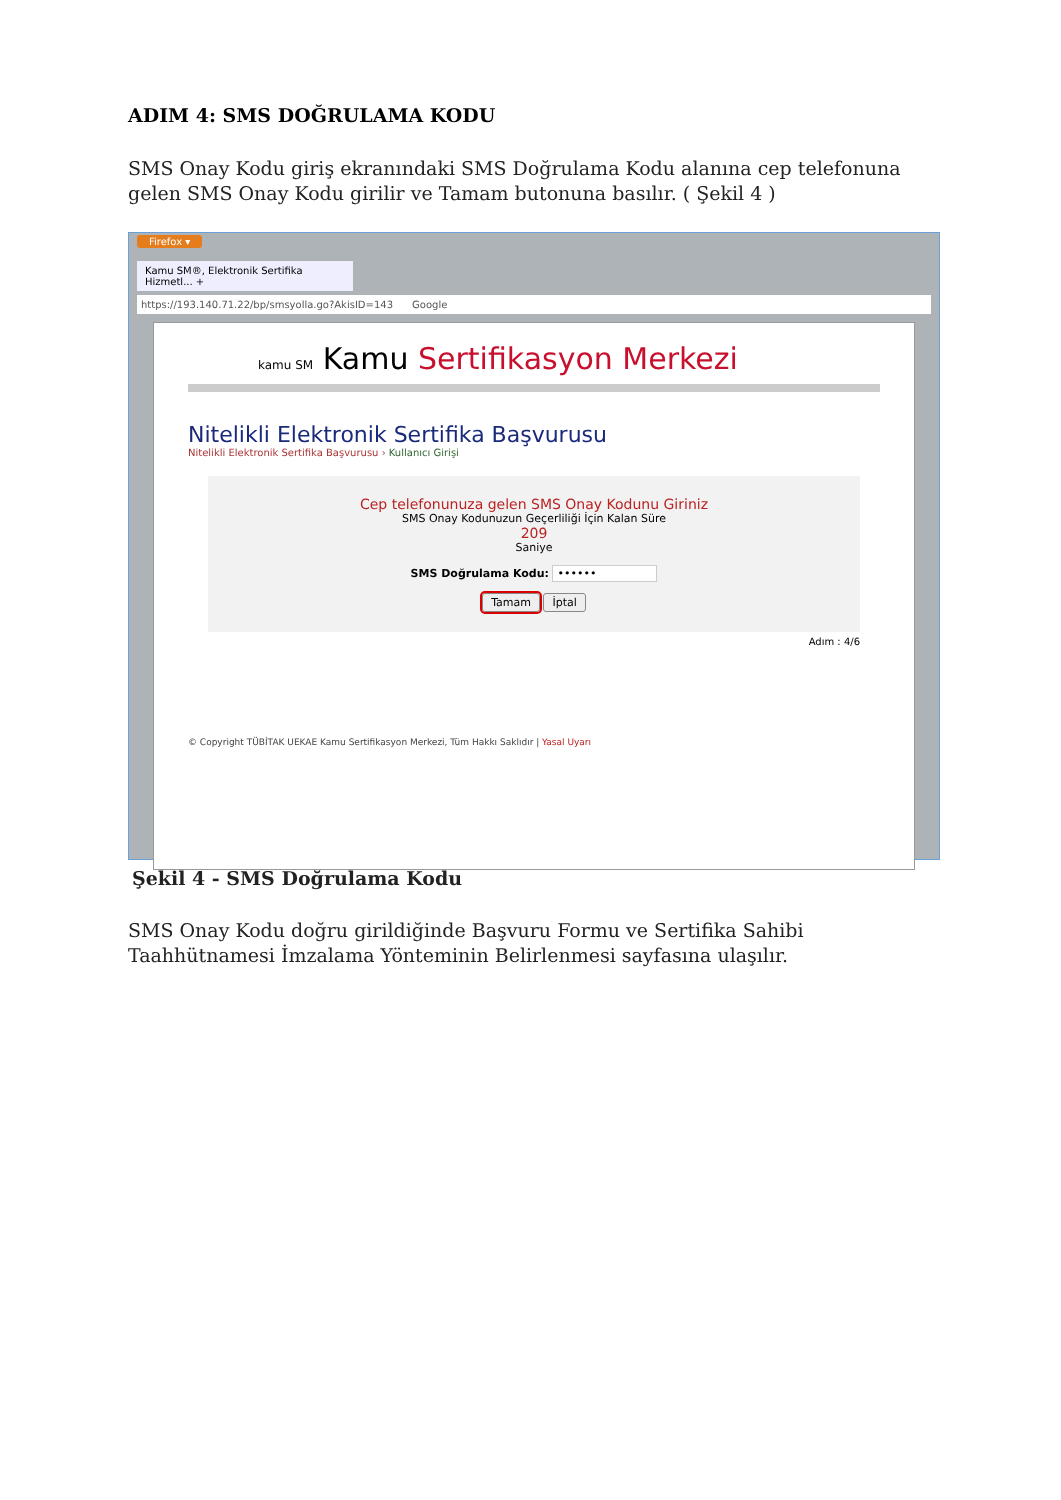ADIM 4: SMS DOĞRULAMA KODU
SMS Onay Kodu giriş ekranındaki SMS Doğrulama Kodu alanına cep telefonuna gelen SMS Onay Kodu girilir ve Tamam butonuna basılır. ( Şekil 4 )
Firefox ▾
Kamu SM®, Elektronik Sertifika Hizmetl... +
https://193.140.71.22/bp/smsyolla.go?AkisID=143 Google
kamu SM Kamu Sertifikasyon Merkezi
Nitelikli Elektronik Sertifika Başvurusu
Nitelikli Elektronik Sertifika Başvurusu › Kullanıcı Girişi
Cep telefonunuza gelen SMS Onay Kodunu Giriniz
SMS Onay Kodunuzun Geçerliliği İçin Kalan Süre
209
Saniye
SMS Doğrulama Kodu: ••••••
Tamam İptal
Adım : 4/6
© Copyright TÜBİTAK UEKAE Kamu Sertifikasyon Merkezi, Tüm Hakkı Saklıdır | Yasal Uyarı
Şekil 4 - SMS Doğrulama Kodu
SMS Onay Kodu doğru girildiğinde Başvuru Formu ve Sertifika Sahibi Taahhütnamesi İmzalama Yönteminin Belirlenmesi sayfasına ulaşılır.